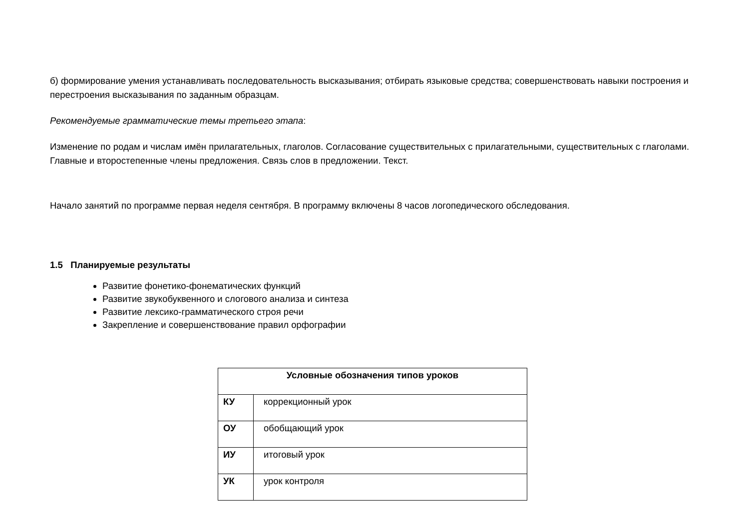б) формирование умения устанавливать последовательность высказывания; отбирать языковые средства; совершенствовать навыки построения и перестроения высказывания по заданным образцам.
Рекомендуемые грамматические темы третьего этапа:
Изменение по родам и числам имён прилагательных, глаголов. Согласование существительных с прилагательными, существительных с глаголами. Главные и второстепенные члены предложения. Связь слов в предложении. Текст.
Начало занятий по программе первая неделя сентября. В программу включены 8 часов логопедического обследования.
1.5 Планируемые результаты
Развитие фонетико-фонематических функций
Развитие звукобуквенного и слогового анализа и синтеза
Развитие лексико-грамматического строя речи
Закрепление и совершенствование правил орфографии
| Условные обозначения типов уроков | |
| --- | --- |
| КУ | коррекционный урок |
| ОУ | обобщающий урок |
| ИУ | итоговый урок |
| УК | урок контроля |